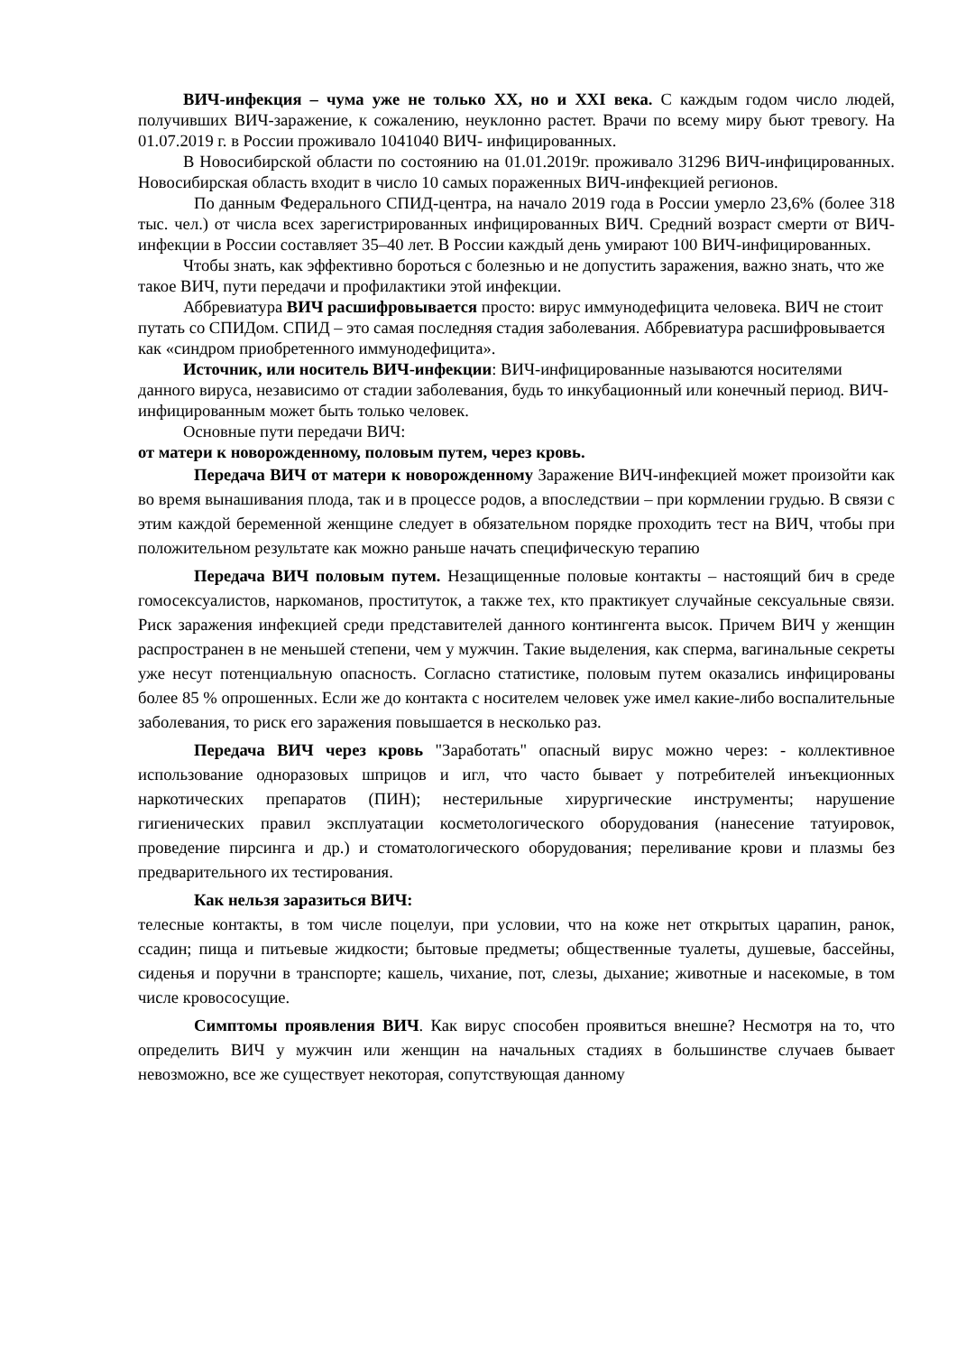ВИЧ-инфекция – чума уже не только XX, но и XXI века. С каждым годом число людей, получивших ВИЧ-заражение, к сожалению, неуклонно растет. Врачи по всему миру бьют тревогу. На 01.07.2019 г. в России проживало 1041040 ВИЧ- инфицированных.
В Новосибирской области по состоянию на 01.01.2019г. проживало 31296 ВИЧ-инфицированных. Новосибирская область входит в число 10 самых пораженных ВИЧ-инфекцией регионов.
По данным Федерального СПИД-центра, на начало 2019 года в России умерло 23,6% (более 318 тыс. чел.) от числа всех зарегистрированных инфицированных ВИЧ. Средний возраст смерти от ВИЧ-инфекции в России составляет 35–40 лет. В России каждый день умирают 100 ВИЧ-инфицированных.
Чтобы знать, как эффективно бороться с болезнью и не допустить заражения, важно знать, что же такое ВИЧ, пути передачи и профилактики этой инфекции.
Аббревиатура ВИЧ расшифровывается просто: вирус иммунодефицита человека. ВИЧ не стоит путать со СПИДом. СПИД – это самая последняя стадия заболевания. Аббревиатура расшифровывается как «синдром приобретенного иммунодефицита».
Источник, или носитель ВИЧ-инфекции: ВИЧ-инфицированные называются носителями данного вируса, независимо от стадии заболевания, будь то инкубационный или конечный период. ВИЧ-инфицированным может быть только человек.
Основные пути передачи ВИЧ:
от матери к новорожденному, половым путем, через кровь.
Передача ВИЧ от матери к новорожденному Заражение ВИЧ-инфекцией может произойти как во время вынашивания плода, так и в процессе родов, а впоследствии – при кормлении грудью. В связи с этим каждой беременной женщине следует в обязательном порядке проходить тест на ВИЧ, чтобы при положительном результате как можно раньше начать специфическую терапию
Передача ВИЧ половым путем. Незащищенные половые контакты – настоящий бич в среде гомосексуалистов, наркоманов, проституток, а также тех, кто практикует случайные сексуальные связи. Риск заражения инфекцией среди представителей данного контингента высок. Причем ВИЧ у женщин распространен в не меньшей степени, чем у мужчин. Такие выделения, как сперма, вагинальные секреты уже несут потенциальную опасность. Согласно статистике, половым путем оказались инфицированы более 85 % опрошенных. Если же до контакта с носителем человек уже имел какие-либо воспалительные заболевания, то риск его заражения повышается в несколько раз.
Передача ВИЧ через кровь "Заработать" опасный вирус можно через: - коллективное использование одноразовых шприцов и игл, что часто бывает у потребителей инъекционных наркотических препаратов (ПИН); нестерильные хирургические инструменты; нарушение гигиенических правил эксплуатации косметологического оборудования (нанесение татуировок, проведение пирсинга и др.) и стоматологического оборудования; переливание крови и плазмы без предварительного их тестирования.
Как нельзя заразиться ВИЧ:
телесные контакты, в том числе поцелуи, при условии, что на коже нет открытых царапин, ранок, ссадин; пища и питьевые жидкости; бытовые предметы; общественные туалеты, душевые, бассейны, сиденья и поручни в транспорте; кашель, чихание, пот, слезы, дыхание; животные и насекомые, в том числе кровососущие.
Симптомы проявления ВИЧ. Как вирус способен проявиться внешне? Несмотря на то, что определить ВИЧ у мужчин или женщин на начальных стадиях в большинстве случаев бывает невозможно, все же существует некоторая, сопутствующая данному